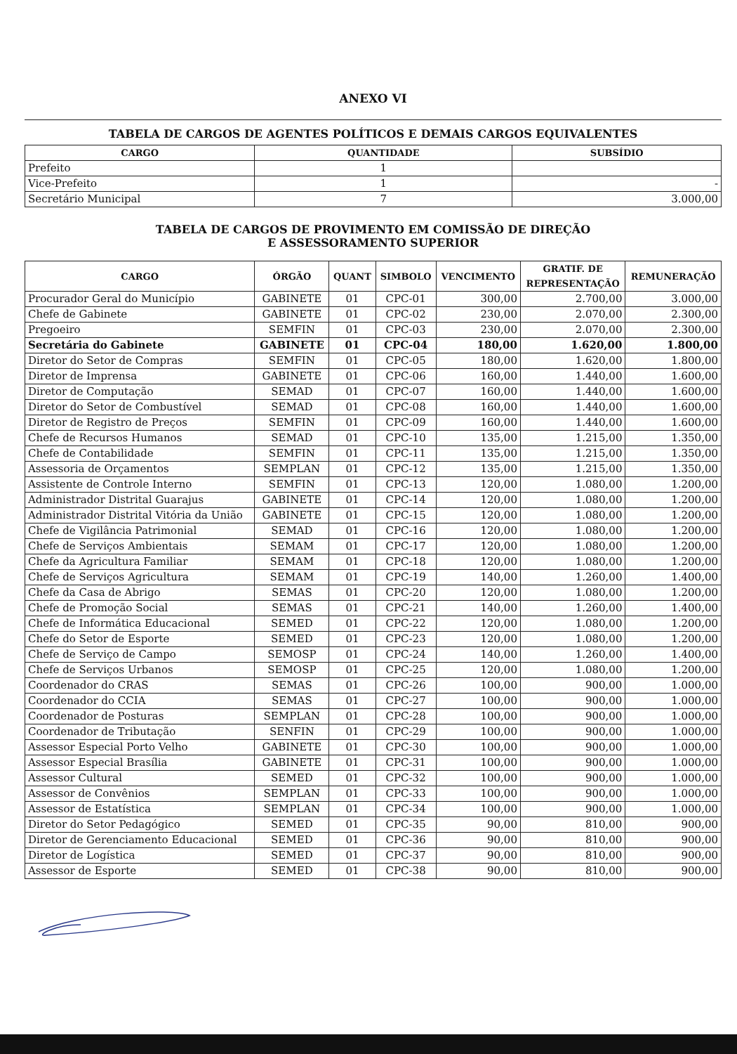ANEXO VI
TABELA DE CARGOS DE AGENTES POLÍTICOS E DEMAIS CARGOS EQUIVALENTES
| CARGO | QUANTIDADE | SUBSÍDIO |
| --- | --- | --- |
| Prefeito | 1 | |
| Vice-Prefeito | 1 | - |
| Secretário Municipal | 7 | 3.000,00 |
TABELA DE CARGOS DE PROVIMENTO EM COMISSÃO DE DIREÇÃO
E ASSESSORAMENTO SUPERIOR
| CARGO | ÓRGÃO | QUANT | SIMBOLO | VENCIMENTO | GRATIF. DE REPRESENTAÇÃO | REMUNERAÇÃO |
| --- | --- | --- | --- | --- | --- | --- |
| Procurador Geral do Município | GABINETE | 01 | CPC-01 | 300,00 | 2.700,00 | 3.000,00 |
| Chefe de Gabinete | GABINETE | 01 | CPC-02 | 230,00 | 2.070,00 | 2.300,00 |
| Pregoeiro | SEMFIN | 01 | CPC-03 | 230,00 | 2.070,00 | 2.300,00 |
| Secretária do Gabinete | GABINETE | 01 | CPC-04 | 180,00 | 1.620,00 | 1.800,00 |
| Diretor do Setor de Compras | SEMFIN | 01 | CPC-05 | 180,00 | 1.620,00 | 1.800,00 |
| Diretor de Imprensa | GABINETE | 01 | CPC-06 | 160,00 | 1.440,00 | 1.600,00 |
| Diretor de Computação | SEMAD | 01 | CPC-07 | 160,00 | 1.440,00 | 1.600,00 |
| Diretor do Setor de Combustível | SEMAD | 01 | CPC-08 | 160,00 | 1.440,00 | 1.600,00 |
| Diretor de Registro de Preços | SEMFIN | 01 | CPC-09 | 160,00 | 1.440,00 | 1.600,00 |
| Chefe de Recursos Humanos | SEMAD | 01 | CPC-10 | 135,00 | 1.215,00 | 1.350,00 |
| Chefe de Contabilidade | SEMFIN | 01 | CPC-11 | 135,00 | 1.215,00 | 1.350,00 |
| Assessoria de Orçamentos | SEMPLAN | 01 | CPC-12 | 135,00 | 1.215,00 | 1.350,00 |
| Assistente de Controle Interno | SEMFIN | 01 | CPC-13 | 120,00 | 1.080,00 | 1.200,00 |
| Administrador Distrital Guarajus | GABINETE | 01 | CPC-14 | 120,00 | 1.080,00 | 1.200,00 |
| Administrador Distrital Vitória da União | GABINETE | 01 | CPC-15 | 120,00 | 1.080,00 | 1.200,00 |
| Chefe de Vigilância Patrimonial | SEMAD | 01 | CPC-16 | 120,00 | 1.080,00 | 1.200,00 |
| Chefe de Serviços Ambientais | SEMAM | 01 | CPC-17 | 120,00 | 1.080,00 | 1.200,00 |
| Chefe da Agricultura Familiar | SEMAM | 01 | CPC-18 | 120,00 | 1.080,00 | 1.200,00 |
| Chefe de Serviços Agricultura | SEMAM | 01 | CPC-19 | 140,00 | 1.260,00 | 1.400,00 |
| Chefe da Casa de Abrigo | SEMAS | 01 | CPC-20 | 120,00 | 1.080,00 | 1.200,00 |
| Chefe de Promoção Social | SEMAS | 01 | CPC-21 | 140,00 | 1.260,00 | 1.400,00 |
| Chefe de Informática Educacional | SEMED | 01 | CPC-22 | 120,00 | 1.080,00 | 1.200,00 |
| Chefe do Setor de Esporte | SEMED | 01 | CPC-23 | 120,00 | 1.080,00 | 1.200,00 |
| Chefe de Serviço de Campo | SEMOSP | 01 | CPC-24 | 140,00 | 1.260,00 | 1.400,00 |
| Chefe de Serviços Urbanos | SEMOSP | 01 | CPC-25 | 120,00 | 1.080,00 | 1.200,00 |
| Coordenador do CRAS | SEMAS | 01 | CPC-26 | 100,00 | 900,00 | 1.000,00 |
| Coordenador do CCIA | SEMAS | 01 | CPC-27 | 100,00 | 900,00 | 1.000,00 |
| Coordenador de Posturas | SEMPLAN | 01 | CPC-28 | 100,00 | 900,00 | 1.000,00 |
| Coordenador de Tributação | SENFIN | 01 | CPC-29 | 100,00 | 900,00 | 1.000,00 |
| Assessor Especial Porto Velho | GABINETE | 01 | CPC-30 | 100,00 | 900,00 | 1.000,00 |
| Assessor Especial Brasília | GABINETE | 01 | CPC-31 | 100,00 | 900,00 | 1.000,00 |
| Assessor Cultural | SEMED | 01 | CPC-32 | 100,00 | 900,00 | 1.000,00 |
| Assessor de Convênios | SEMPLAN | 01 | CPC-33 | 100,00 | 900,00 | 1.000,00 |
| Assessor de Estatística | SEMPLAN | 01 | CPC-34 | 100,00 | 900,00 | 1.000,00 |
| Diretor do Setor Pedagógico | SEMED | 01 | CPC-35 | 90,00 | 810,00 | 900,00 |
| Diretor de Gerenciamento Educacional | SEMED | 01 | CPC-36 | 90,00 | 810,00 | 900,00 |
| Diretor de Logística | SEMED | 01 | CPC-37 | 90,00 | 810,00 | 900,00 |
| Assessor de Esporte | SEMED | 01 | CPC-38 | 90,00 | 810,00 | 900,00 |